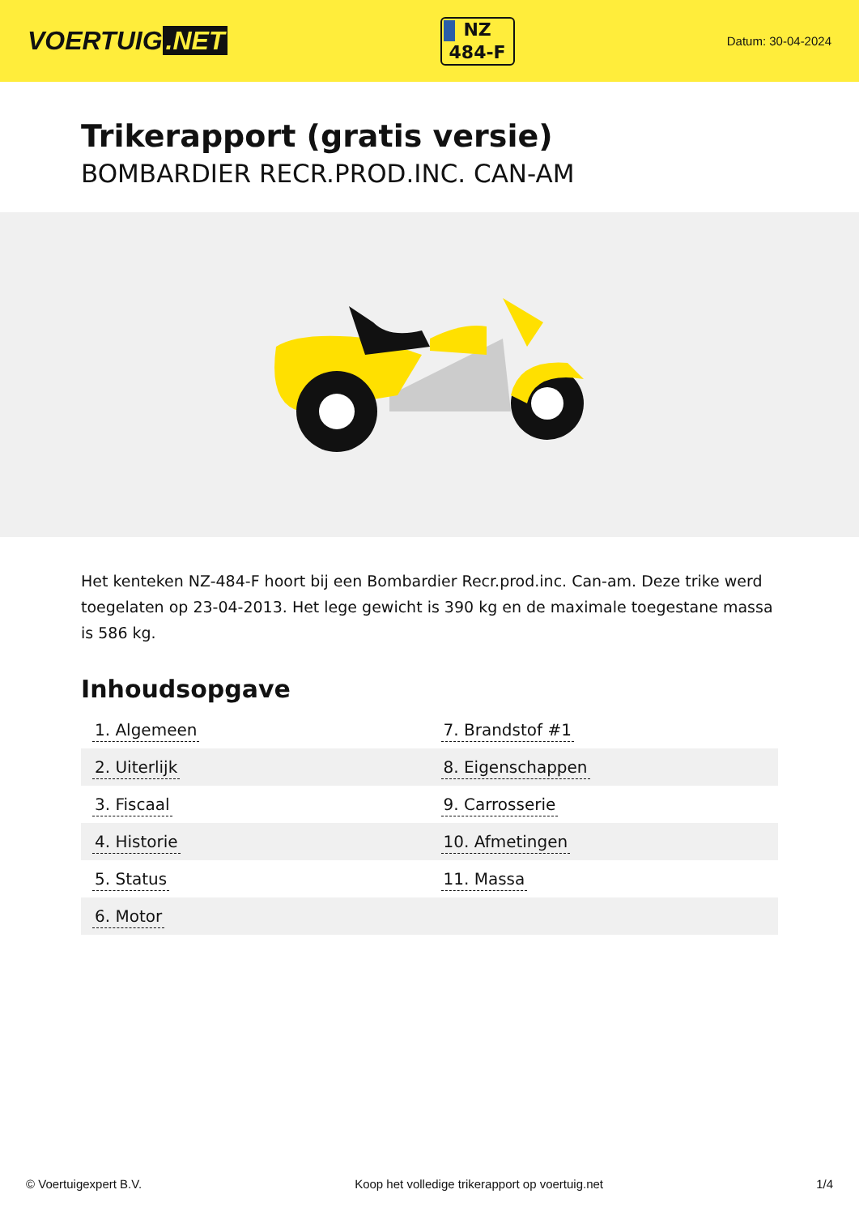VOERTUIG.NET
NZ
484-F
Datum: 30-04-2024
Trikerapport (gratis versie)
BOMBARDIER RECR.PROD.INC. CAN-AM
Het kenteken NZ-484-F hoort bij een Bombardier Recr.prod.inc. Can-am. Deze trike werd toegelaten op 23-04-2013. Het lege gewicht is 390 kg en de maximale toegestane massa is 586 kg.
Inhoudsopgave
| 1. Algemeen | 7. Brandstof #1 |
| 2. Uiterlijk | 8. Eigenschappen |
| 3. Fiscaal | 9. Carrosserie |
| 4. Historie | 10. Afmetingen |
| 5. Status | 11. Massa |
| 6. Motor | |
© Voertuigexpert B.V. Koop het volledige trikerapport op voertuig.net 1/4